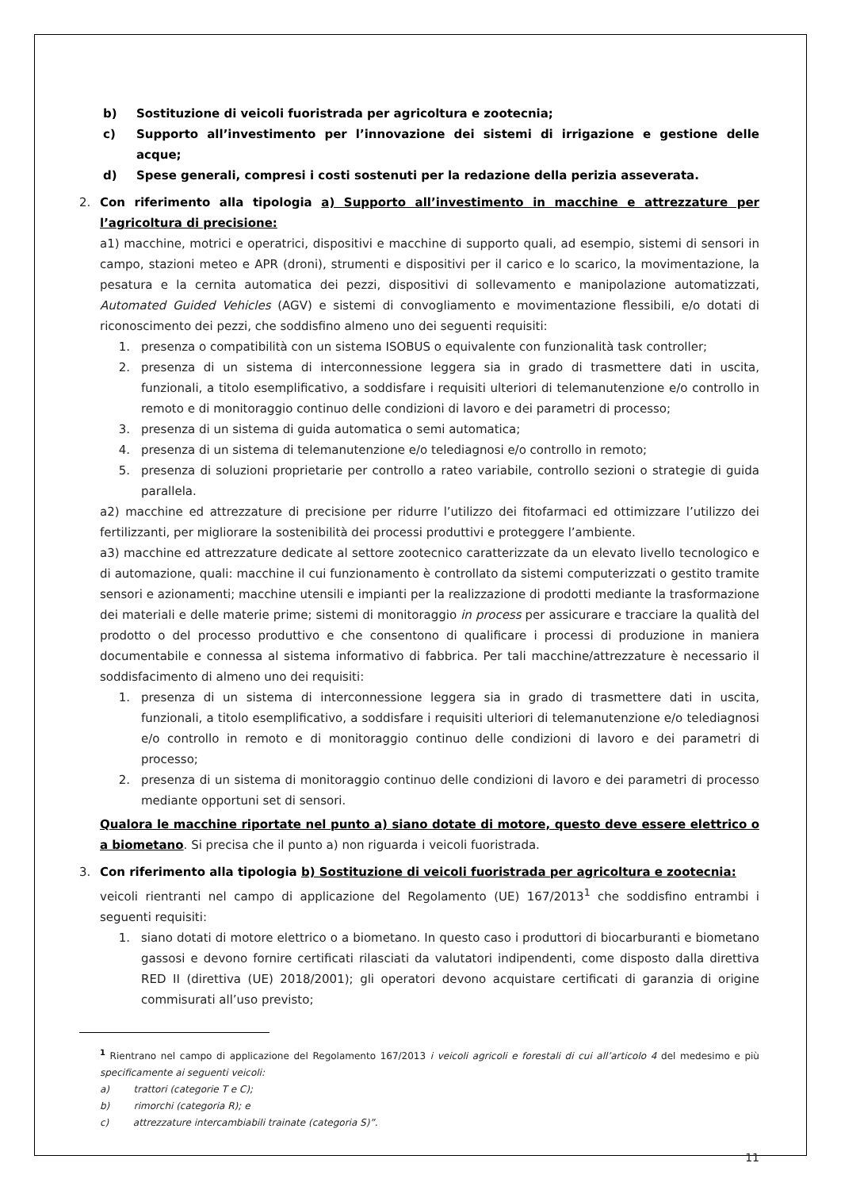b) Sostituzione di veicoli fuoristrada per agricoltura e zootecnia;
c) Supporto all’investimento per l’innovazione dei sistemi di irrigazione e gestione delle acque;
d) Spese generali, compresi i costi sostenuti per la redazione della perizia asseverata.
2. Con riferimento alla tipologia a) Supporto all’investimento in macchine e attrezzature per l’agricoltura di precisione:
a1) macchine, motrici e operatrici, dispositivi e macchine di supporto quali, ad esempio, sistemi di sensori in campo, stazioni meteo e APR (droni), strumenti e dispositivi per il carico e lo scarico, la movimentazione, la pesatura e la cernita automatica dei pezzi, dispositivi di sollevamento e manipolazione automatizzati, Automated Guided Vehicles (AGV) e sistemi di convogliamento e movimentazione flessibili, e/o dotati di riconoscimento dei pezzi, che soddisfino almeno uno dei seguenti requisiti:
1. presenza o compatibilità con un sistema ISOBUS o equivalente con funzionalità task controller;
2. presenza di un sistema di interconnessione leggera sia in grado di trasmettere dati in uscita, funzionali, a titolo esemplificativo, a soddisfare i requisiti ulteriori di telemanutenzione e/o controllo in remoto e di monitoraggio continuo delle condizioni di lavoro e dei parametri di processo;
3. presenza di un sistema di guida automatica o semi automatica;
4. presenza di un sistema di telemanutenzione e/o telediagnosi e/o controllo in remoto;
5. presenza di soluzioni proprietarie per controllo a rateo variabile, controllo sezioni o strategie di guida parallela.
a2) macchine ed attrezzature di precisione per ridurre l’utilizzo dei fitofarmaci ed ottimizzare l’utilizzo dei fertilizzanti, per migliorare la sostenibilità dei processi produttivi e proteggere l’ambiente.
a3) macchine ed attrezzature dedicate al settore zootecnico caratterizzate da un elevato livello tecnologico e di automazione, quali: macchine il cui funzionamento è controllato da sistemi computerizzati o gestito tramite sensori e azionamenti; macchine utensili e impianti per la realizzazione di prodotti mediante la trasformazione dei materiali e delle materie prime; sistemi di monitoraggio in process per assicurare e tracciare la qualità del prodotto o del processo produttivo e che consentono di qualificare i processi di produzione in maniera documentabile e connessa al sistema informativo di fabbrica. Per tali macchine/attrezzature è necessario il soddisfacimento di almeno uno dei requisiti:
1. presenza di un sistema di interconnessione leggera sia in grado di trasmettere dati in uscita, funzionali, a titolo esemplificativo, a soddisfare i requisiti ulteriori di telemanutenzione e/o telediagnosi e/o controllo in remoto e di monitoraggio continuo delle condizioni di lavoro e dei parametri di processo;
2. presenza di un sistema di monitoraggio continuo delle condizioni di lavoro e dei parametri di processo mediante opportuni set di sensori.
Qualora le macchine riportate nel punto a) siano dotate di motore, questo deve essere elettrico o a biometano. Si precisa che il punto a) non riguarda i veicoli fuoristrada.
3. Con riferimento alla tipologia b) Sostituzione di veicoli fuoristrada per agricoltura e zootecnia:
veicoli rientranti nel campo di applicazione del Regolamento (UE) 167/2013<sup>1</sup> che soddisfino entrambi i seguenti requisiti:
1. siano dotati di motore elettrico o a biometano. In questo caso i produttori di biocarburanti e biometano gassosi e devono fornire certificati rilasciati da valutatori indipendenti, come disposto dalla direttiva RED II (direttiva (UE) 2018/2001); gli operatori devono acquistare certificati di garanzia di origine commisurati all’uso previsto;
<sup>1</sup> Rientrano nel campo di applicazione del Regolamento 167/2013 i veicoli agricoli e forestali di cui all’articolo 4 del medesimo e più specificamente ai seguenti veicoli:
a) trattori (categorie T e C);
b) rimorchi (categoria R); e
c) attrezzature intercambiabili trainate (categoria S)”.
11